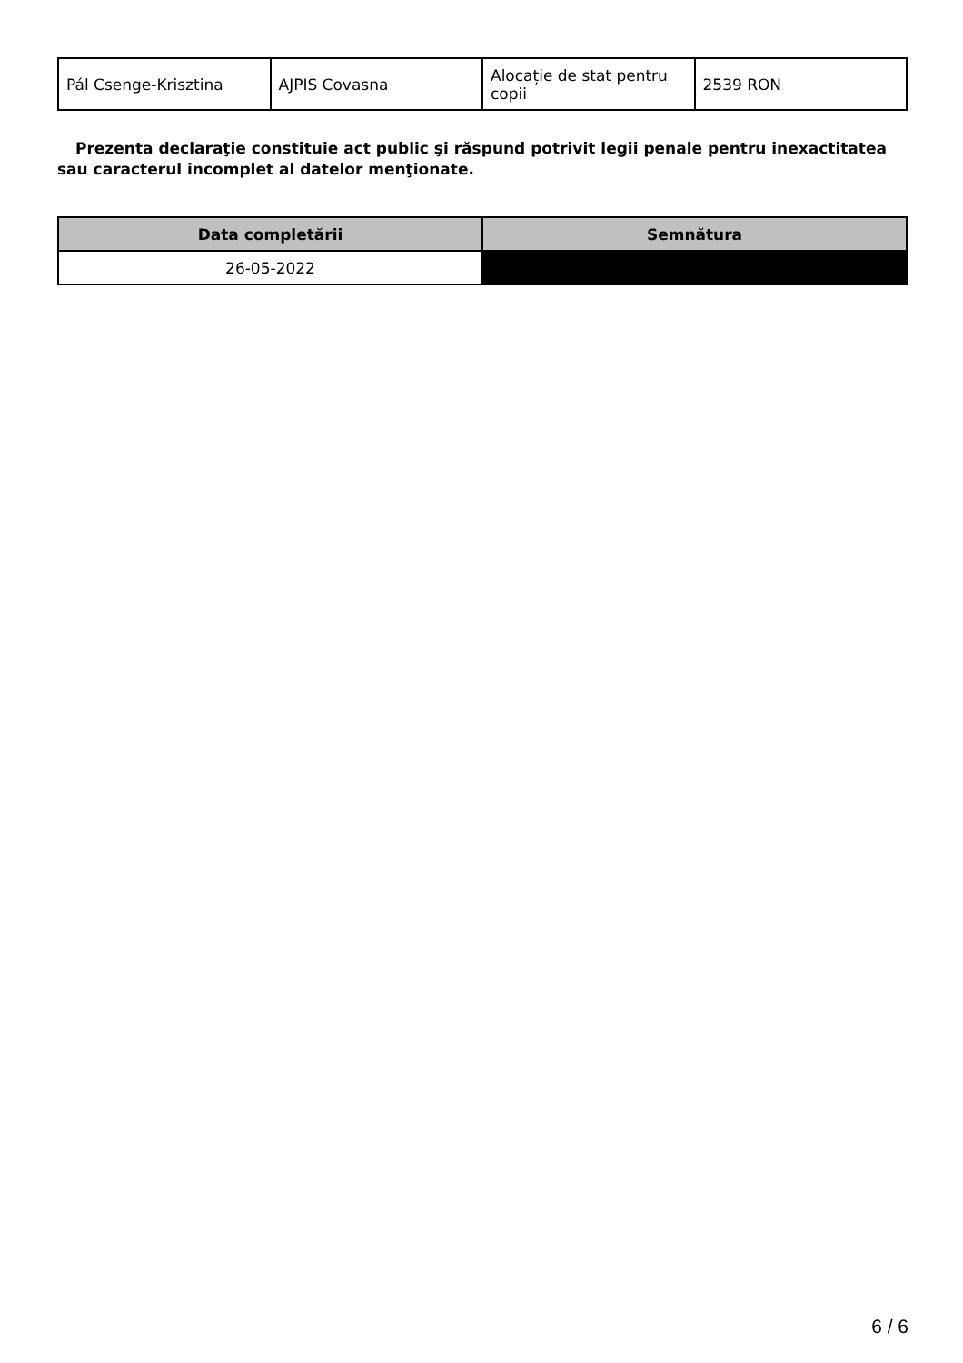| Pál Csenge-Krisztina | AJPIS Covasna | Alocație de stat pentru copii | 2539 RON |
Prezenta declaraţie constituie act public şi răspund potrivit legii penale pentru inexactitatea sau caracterul incomplet al datelor menţionate.
| Data completării | Semnătura |
| --- | --- |
| 26-05-2022 | |
6 / 6